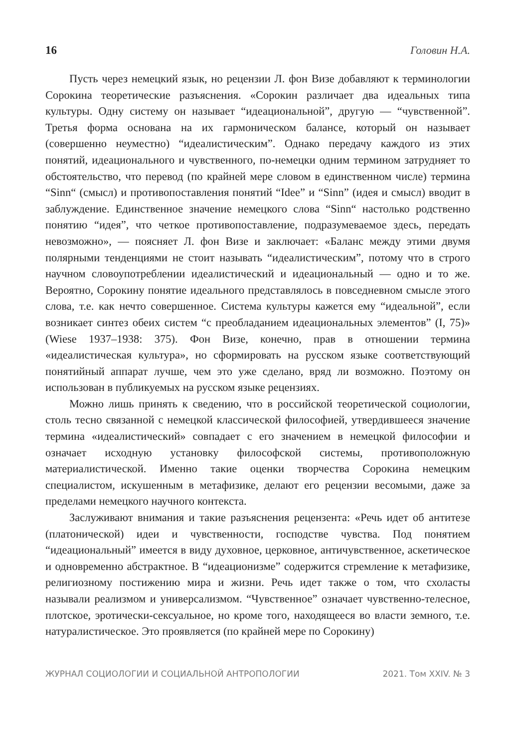16 Головин Н.А.
Пусть через немецкий язык, но рецензии Л. фон Визе добавляют к терминологии Сорокина теоретические разъяснения. «Сорокин различает два идеальных типа культуры. Одну систему он называет “идеациональной”, другую — “чувственной”. Третья форма основана на их гармоническом балансе, который он называет (совершенно неуместно) “идеалистическим”. Однако передачу каждого из этих понятий, идеационального и чувственного, по-немецки одним термином затрудняет то обстоятельство, что перевод (по крайней мере словом в единственном числе) термина “Sinn“ (смысл) и противопоставления понятий “Idee” и “Sinn” (идея и смысл) вводит в заблуждение. Единственное значение немецкого слова “Sinn“ настолько родственно понятию “идея”, что четкое противопоставление, подразумеваемое здесь, передать невозможно», — поясняет Л. фон Визе и заключает: «Баланс между этими двумя полярными тенденциями не стоит называть “идеалистическим”, потому что в строго научном словоупотреблении идеалистический и идеациональный — одно и то же. Вероятно, Сорокину понятие идеального представлялось в повседневном смысле этого слова, т.е. как нечто совершенное. Система культуры кажется ему “идеальной”, если возникает синтез обеих систем “с преобладанием идеациональных элементов” (I, 75)» (Wiese 1937–1938: 375). Фон Визе, конечно, прав в отношении термина «идеалистическая культура», но сформировать на русском языке соответствующий понятийный аппарат лучше, чем это уже сделано, вряд ли возможно. Поэтому он использован в публикуемых на русском языке рецензиях.
Можно лишь принять к сведению, что в российской теоретической социологии, столь тесно связанной с немецкой классической философией, утвердившееся значение термина «идеалистический» совпадает с его значением в немецкой философии и означает исходную установку философской системы, противоположную материалистической. Именно такие оценки творчества Сорокина немецким специалистом, искушенным в метафизике, делают его рецензии весомыми, даже за пределами немецкого научного контекста.
Заслуживают внимания и такие разъяснения рецензента: «Речь идет об антитезе (платонической) идеи и чувственности, господстве чувства. Под понятием “идеациональный” имеется в виду духовное, церковное, античувственное, аскетическое и одновременно абстрактное. В “идеационизме” содержится стремление к метафизике, религиозному постижению мира и жизни. Речь идет также о том, что схоласты называли реализмом и универсализмом. “Чувственное” означает чувственно-телесное, плотское, эротически-сексуальное, но кроме того, находящееся во власти земного, т.е. натуралистическое. Это проявляется (по крайней мере по Сорокину)
ЖУРНАЛ СОЦИОЛОГИИ И СОЦИАЛЬНОЙ АНТРОПОЛОГИИ 2021. Том XXIV. № 3